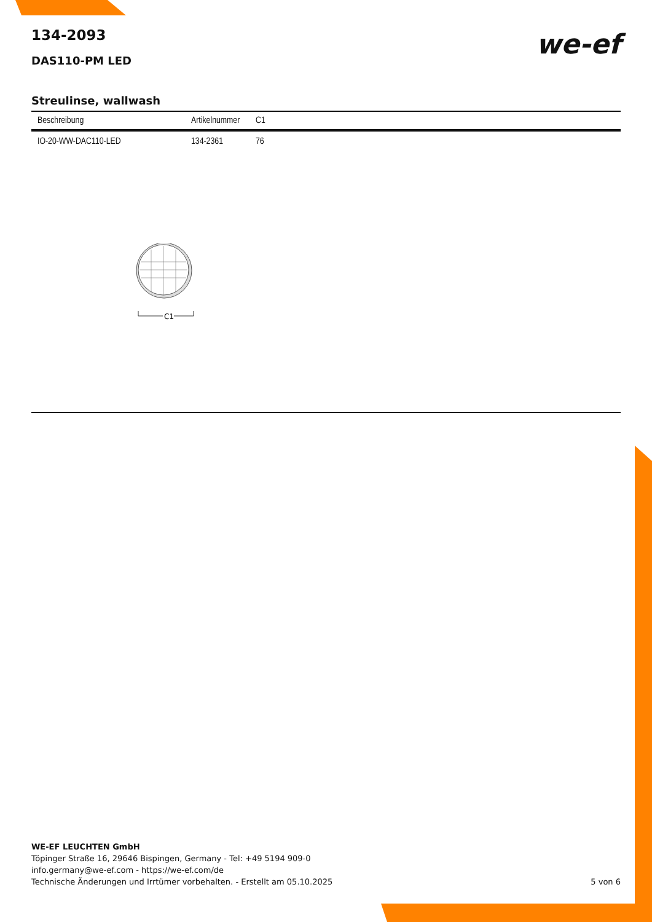we-ef
134-2093
DAS110-PM LED
Streulinse, wallwash
| Beschreibung | Artikelnummer | C1 |
| --- | --- | --- |
| IO-20-WW-DAC110-LED | 134-2361 | 76 |
C1
WE-EF LEUCHTEN GmbH
Töpinger Straße 16, 29646 Bispingen, Germany - Tel: +49 5194 909-0
info.germany@we-ef.com - https://we-ef.com/de
Technische Änderungen und Irrtümer vorbehalten. - Erstellt am 05.10.2025 5 von 6